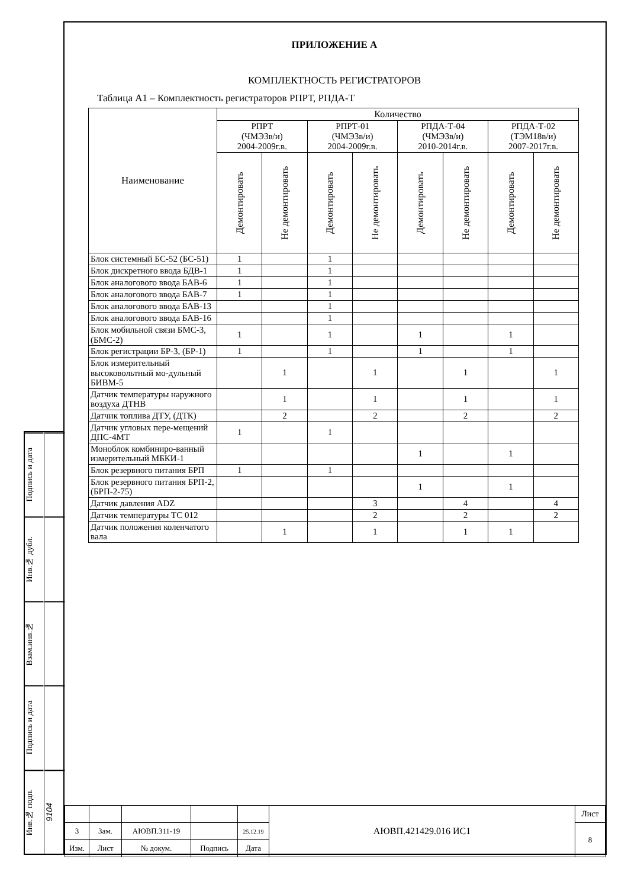Подпись и дата
Инв.№ дубл.
Взам.инв.№
Подпись и дата
Инв.№ подп.
9104
ПРИЛОЖЕНИЕ А
КОМПЛЕКТНОСТЬ РЕГИСТРАТОРОВ
Таблица А1 – Комплектность регистраторов РПРТ, РПДА-Т
| Наименование | Количество | | | | | | | |
| --- | --- | --- | --- | --- | --- | --- | --- | --- |
| | РПРТ (ЧМЭ3в/и) 2004-2009г.в. | | РПРТ-01 (ЧМЭ3в/и) 2004-2009г.в. | | РПДА-Т-04 (ЧМЭ3в/и) 2010-2014г.в. | | РПДА-Т-02 (ТЭМ18в/и) 2007-2017г.в. | |
| | Демонтировать | Не демонтировать | Демонтировать | Не демонтировать | Демонтировать | Не демонтировать | Демонтировать | Не демонтировать |
| Блок системный БС-52 (БС-51) | 1 | | 1 | | | | | |
| Блок дискретного ввода БДВ-1 | 1 | | 1 | | | | | |
| Блок аналогового ввода БАВ-6 | 1 | | 1 | | | | | |
| Блок аналогового ввода БАВ-7 | 1 | | 1 | | | | | |
| Блок аналогового ввода БАВ-13 | | | 1 | | | | | |
| Блок аналогового ввода БАВ-16 | | | 1 | | | | | |
| Блок мобильной связи БМС-3, (БМС-2) | 1 | | 1 | | 1 | | 1 | |
| Блок регистрации БР-3, (БР-1) | 1 | | 1 | | 1 | | 1 | |
| Блок измерительный высоковольтный мо-дульный БИВМ-5 | | 1 | | 1 | | 1 | | 1 |
| Датчик температуры наружного воздуха ДТНВ | | 1 | | 1 | | 1 | | 1 |
| Датчик топлива ДТУ, (ДТК) | | 2 | | 2 | | 2 | | 2 |
| Датчик угловых пере-мещений ДПС-4МТ | 1 | | 1 | | | | | |
| Моноблок комбиниро-ванный измерительный МБКИ-1 | | | | | 1 | | 1 | |
| Блок резервного питания БРП | 1 | | 1 | | | | | |
| Блок резервного питания БРП-2, (БРП-2-75) | | | | | 1 | | 1 | |
| Датчик давления ADZ | | | | 3 | | 4 | | 4 |
| Датчик температуры ТС 012 | | | | 2 | | 2 | | 2 |
| Датчик положения коленчатого вала | | 1 | | 1 | | 1 | 1 | |
| | | | | | АЮВП.421429.016 ИС1 | Лист |
| 3 | Зам. | АЮВП.311-19 | | 25.12.19 | | 8 |
| Изм. | Лист | № докум. | Подпись | Дата | | |